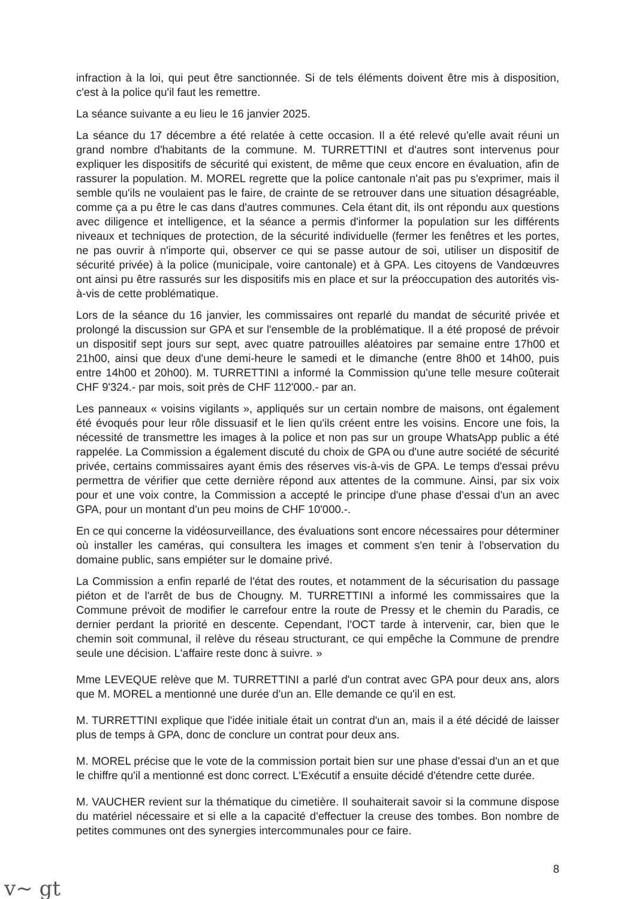infraction à la loi, qui peut être sanctionnée. Si de tels éléments doivent être mis à disposition, c'est à la police qu'il faut les remettre.
La séance suivante a eu lieu le 16 janvier 2025.
La séance du 17 décembre a été relatée à cette occasion. Il a été relevé qu'elle avait réuni un grand nombre d'habitants de la commune. M. TURRETTINI et d'autres sont intervenus pour expliquer les dispositifs de sécurité qui existent, de même que ceux encore en évaluation, afin de rassurer la population. M. MOREL regrette que la police cantonale n'ait pas pu s'exprimer, mais il semble qu'ils ne voulaient pas le faire, de crainte de se retrouver dans une situation désagréable, comme ça a pu être le cas dans d'autres communes. Cela étant dit, ils ont répondu aux questions avec diligence et intelligence, et la séance a permis d'informer la population sur les différents niveaux et techniques de protection, de la sécurité individuelle (fermer les fenêtres et les portes, ne pas ouvrir à n'importe qui, observer ce qui se passe autour de soi, utiliser un dispositif de sécurité privée) à la police (municipale, voire cantonale) et à GPA. Les citoyens de Vandœuvres ont ainsi pu être rassurés sur les dispositifs mis en place et sur la préoccupation des autorités vis-à-vis de cette problématique.
Lors de la séance du 16 janvier, les commissaires ont reparlé du mandat de sécurité privée et prolongé la discussion sur GPA et sur l'ensemble de la problématique. Il a été proposé de prévoir un dispositif sept jours sur sept, avec quatre patrouilles aléatoires par semaine entre 17h00 et 21h00, ainsi que deux d'une demi-heure le samedi et le dimanche (entre 8h00 et 14h00, puis entre 14h00 et 20h00). M. TURRETTINI a informé la Commission qu'une telle mesure coûterait CHF 9'324.- par mois, soit près de CHF 112'000.- par an.
Les panneaux « voisins vigilants », appliqués sur un certain nombre de maisons, ont également été évoqués pour leur rôle dissuasif et le lien qu'ils créent entre les voisins. Encore une fois, la nécessité de transmettre les images à la police et non pas sur un groupe WhatsApp public a été rappelée. La Commission a également discuté du choix de GPA ou d'une autre société de sécurité privée, certains commissaires ayant émis des réserves vis-à-vis de GPA. Le temps d'essai prévu permettra de vérifier que cette dernière répond aux attentes de la commune. Ainsi, par six voix pour et une voix contre, la Commission a accepté le principe d'une phase d'essai d'un an avec GPA, pour un montant d'un peu moins de CHF 10'000.-.
En ce qui concerne la vidéosurveillance, des évaluations sont encore nécessaires pour déterminer où installer les caméras, qui consultera les images et comment s'en tenir à l'observation du domaine public, sans empiéter sur le domaine privé.
La Commission a enfin reparlé de l'état des routes, et notamment de la sécurisation du passage piéton et de l'arrêt de bus de Chougny. M. TURRETTINI a informé les commissaires que la Commune prévoit de modifier le carrefour entre la route de Pressy et le chemin du Paradis, ce dernier perdant la priorité en descente. Cependant, l'OCT tarde à intervenir, car, bien que le chemin soit communal, il relève du réseau structurant, ce qui empêche la Commune de prendre seule une décision. L'affaire reste donc à suivre. »
Mme LEVEQUE relève que M. TURRETTINI a parlé d'un contrat avec GPA pour deux ans, alors que M. MOREL a mentionné une durée d'un an. Elle demande ce qu'il en est.
M. TURRETTINI explique que l'idée initiale était un contrat d'un an, mais il a été décidé de laisser plus de temps à GPA, donc de conclure un contrat pour deux ans.
M. MOREL précise que le vote de la commission portait bien sur une phase d'essai d'un an et que le chiffre qu'il a mentionné est donc correct. L'Exécutif a ensuite décidé d'étendre cette durée.
M. VAUCHER revient sur la thématique du cimetière. Il souhaiterait savoir si la commune dispose du matériel nécessaire et si elle a la capacité d'effectuer la creuse des tombes. Bon nombre de petites communes ont des synergies intercommunales pour ce faire.
8
v~ gt